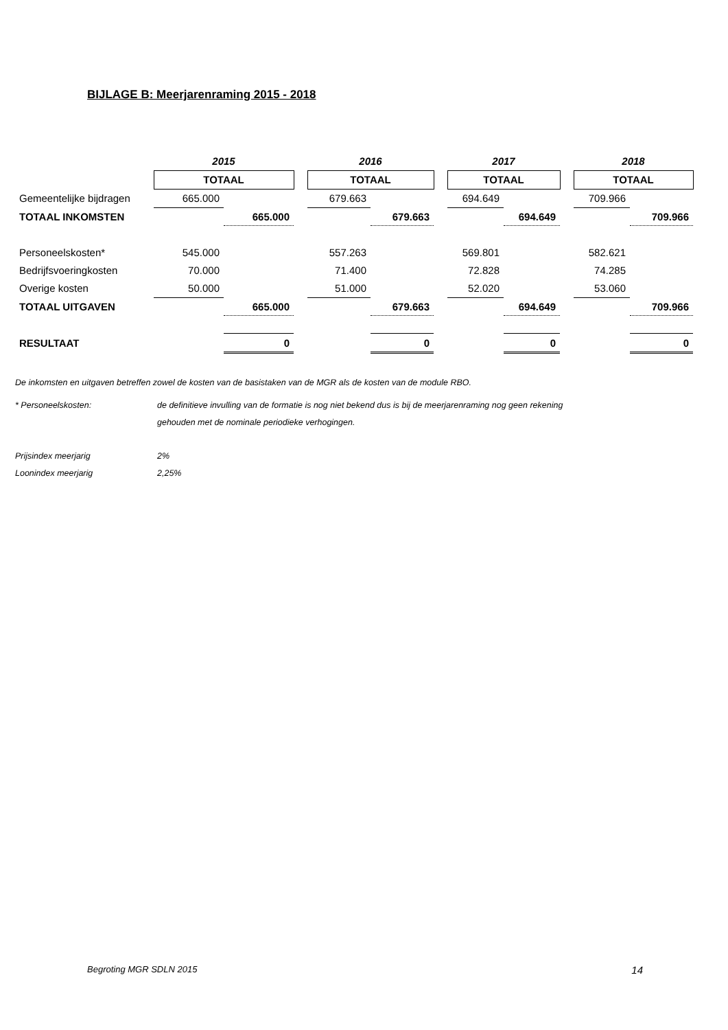BIJLAGE B: Meerjarenraming 2015 - 2018
| | 2015 | | | 2016 | | | 2017 | | | 2018 | |
| | TOTAAL | | | TOTAAL | | | TOTAAL | | | TOTAAL | |
| Gemeentelijke bijdragen | 665.000 | | | 679.663 | | | 694.649 | | | 709.966 | |
| TOTAAL INKOMSTEN | | 665.000 | | | 679.663 | | | 694.649 | | | 709.966 |
| Personeelskosten* | 545.000 | | | 557.263 | | | 569.801 | | | 582.621 | |
| Bedrijfsvoeringkosten | 70.000 | | | 71.400 | | | 72.828 | | | 74.285 | |
| Overige kosten | 50.000 | | | 51.000 | | | 52.020 | | | 53.060 | |
| TOTAAL UITGAVEN | | 665.000 | | | 679.663 | | | 694.649 | | | 709.966 |
| RESULTAAT | | 0 | | | 0 | | | 0 | | | 0 |
De inkomsten en uitgaven betreffen zowel de kosten van de basistaken van de MGR als de kosten van de module RBO.
* Personeelskosten: de definitieve invulling van de formatie is nog niet bekend dus is bij de meerjarenraming nog geen rekening
gehouden met de nominale periodieke verhogingen.
Prijsindex meerjarig 2%
Loonindex meerjarig 2,25%
Begroting MGR SDLN 2015 14